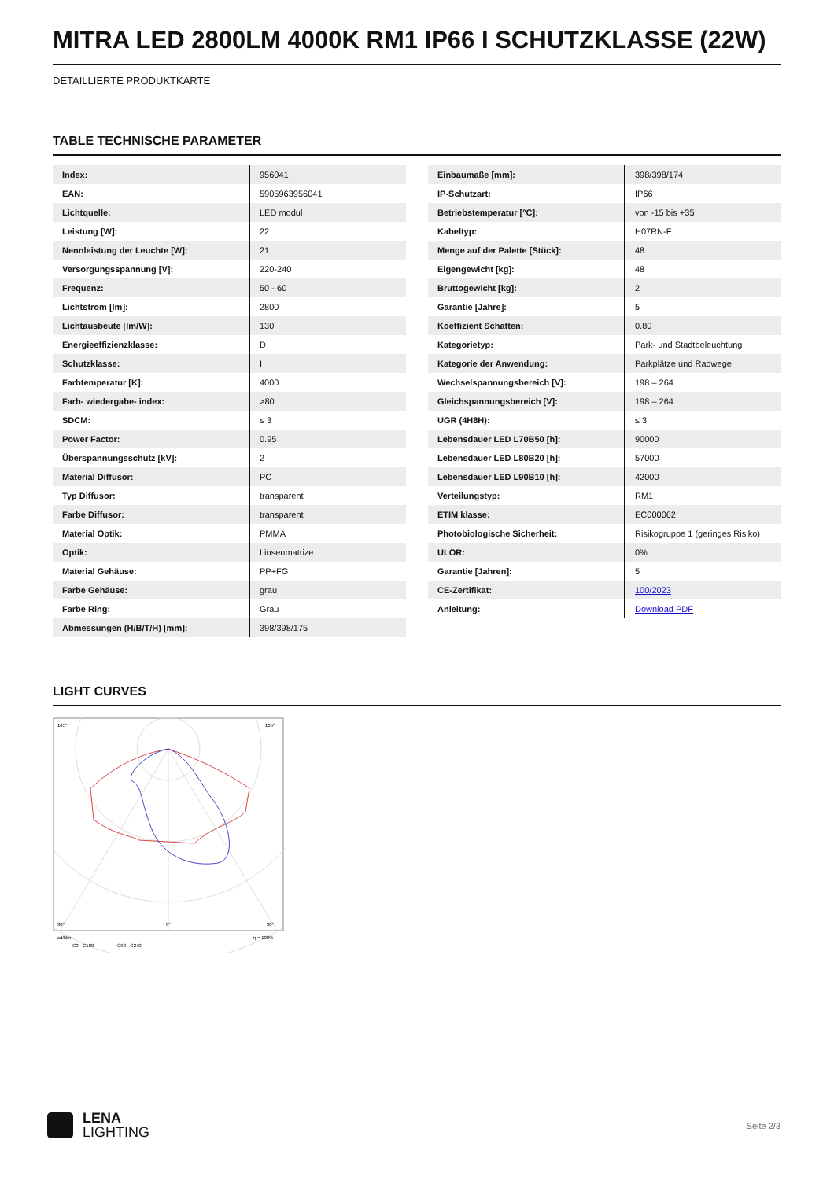MITRA LED 2800LM 4000K RM1 IP66 I SCHUTZKLASSE (22W)
DETAILLIERTE PRODUKTKARTE
TABLE TECHNISCHE PARAMETER
| Index: | 956041 |
| EAN: | 5905963956041 |
| Lichtquelle: | LED modul |
| Leistung [W]: | 22 |
| Nennleistung der Leuchte [W]: | 21 |
| Versorgungsspannung [V]: | 220-240 |
| Frequenz: | 50 - 60 |
| Lichtstrom [lm]: | 2800 |
| Lichtausbeute [lm/W]: | 130 |
| Energieeffizienzklasse: | D |
| Schutzklasse: | I |
| Farbtemperatur [K]: | 4000 |
| Farb- wiedergabe- index: | >80 |
| SDCM: | ≤ 3 |
| Power Factor: | 0.95 |
| Überspannungsschutz [kV]: | 2 |
| Material Diffusor: | PC |
| Typ Diffusor: | transparent |
| Farbe Diffusor: | transparent |
| Material Optik: | PMMA |
| Optik: | Linsenmatrize |
| Material Gehäuse: | PP+FG |
| Farbe Gehäuse: | grau |
| Farbe Ring: | Grau |
| Abmessungen (H/B/T/H) [mm]: | 398/398/175 |
| Einbaumaße [mm]: | 398/398/174 |
| IP-Schutzart: | IP66 |
| Betriebstemperatur [°C]: | von -15 bis +35 |
| Kabeltyp: | H07RN-F |
| Menge auf der Palette [Stück]: | 48 |
| Eigengewicht [kg]: | 48 |
| Bruttogewicht [kg]: | 2 |
| Garantie [Jahre]: | 5 |
| Koeffizient Schatten: | 0.80 |
| Kategorietyp: | Park- und Stadtbeleuchtung |
| Kategorie der Anwendung: | Parkplätze und Radwege |
| Wechselspannungsbereich [V]: | 198 – 264 |
| Gleichspannungsbereich [V]: | 198 – 264 |
| UGR (4H8H): | ≤ 3 |
| Lebensdauer LED L70B50 [h]: | 90000 |
| Lebensdauer LED L80B20 [h]: | 57000 |
| Lebensdauer LED L90B10 [h]: | 42000 |
| Verteilungstyp: | RM1 |
| ETIM klasse: | EC000062 |
| Photobiologische Sicherheit: | Risikogruppe 1 (geringes Risiko) |
| ULOR: | 0% |
| Garantie [Jahren]: | 5 |
| CE-Zertifikat: | 100/2023 |
| Anleitung: | Download PDF |
LIGHT CURVES
105°
105°
30°
0°
30°
cd/klm
η = 100%
C0 - C180
C90 - C270
LENA
LIGHTING
Seite 2/3